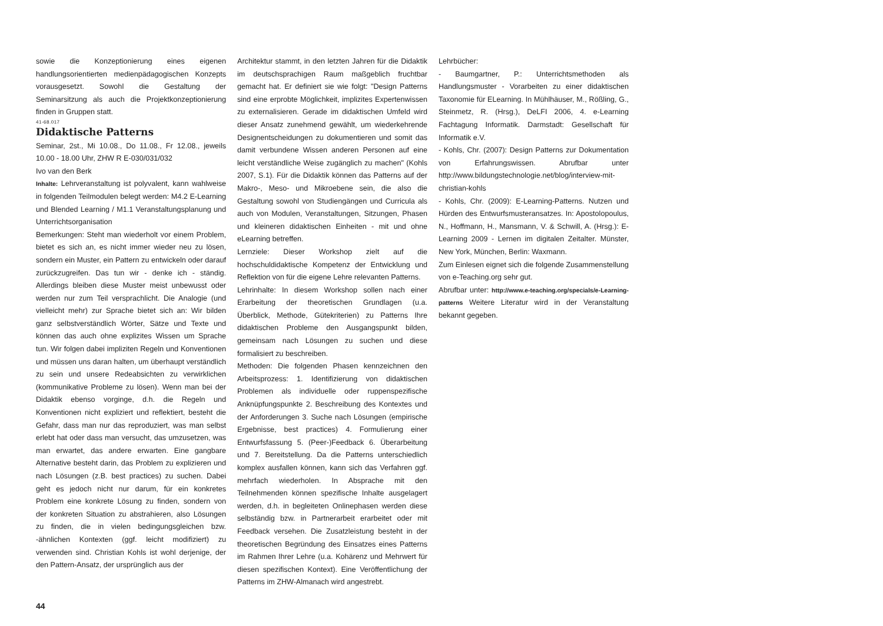sowie die Konzeptionierung eines eigenen handlungsorientierten medienpädagogischen Konzepts vorausgesetzt. Sowohl die Gestaltung der Seminarsitzung als auch die Projektkonzeptionierung finden in Gruppen statt.
41-68.017
Didaktische Patterns
Seminar, 2st., Mi 10.08., Do 11.08., Fr 12.08., jeweils 10.00 - 18.00 Uhr, ZHW R E-030/031/032
Ivo van den Berk
Inhalte: Lehrveranstaltung ist polyvalent, kann wahlweise in folgenden Teilmodulen belegt werden: M4.2 E-Learning und Blended Learning / M1.1 Veranstaltungsplanung und Unterrichtsorganisation
Bemerkungen: Steht man wiederholt vor einem Problem, bietet es sich an, es nicht immer wieder neu zu lösen, sondern ein Muster, ein Pattern zu entwickeln oder darauf zurückzugreifen. Das tun wir - denke ich - ständig. Allerdings bleiben diese Muster meist unbewusst oder werden nur zum Teil versprachlicht. Die Analogie (und vielleicht mehr) zur Sprache bietet sich an: Wir bilden ganz selbstverständlich Wörter, Sätze und Texte und können das auch ohne explizites Wissen um Sprache tun. Wir folgen dabei impliziten Regeln und Konventionen und müssen uns daran halten, um überhaupt verständlich zu sein und unsere Redeabsichten zu verwirklichen (kommunikative Probleme zu lösen). Wenn man bei der Didaktik ebenso vorginge, d.h. die Regeln und Konventionen nicht expliziert und reflektiert, besteht die Gefahr, dass man nur das reproduziert, was man selbst erlebt hat oder dass man versucht, das umzusetzen, was man erwartet, das andere erwarten. Eine gangbare Alternative besteht darin, das Problem zu explizieren und nach Lösungen (z.B. best practices) zu suchen. Dabei geht es jedoch nicht nur darum, für ein konkretes Problem eine konkrete Lösung zu finden, sondern von der konkreten Situation zu abstrahieren, also Lösungen zu finden, die in vielen bedingungsgleichen bzw. -ähnlichen Kontexten (ggf. leicht modifiziert) zu verwenden sind. Christian Kohls ist wohl derjenige, der den Pattern-Ansatz, der ursprünglich aus der
Architektur stammt, in den letzten Jahren für die Didaktik im deutschsprachigen Raum maßgeblich fruchtbar gemacht hat. Er definiert sie wie folgt: "Design Patterns sind eine erprobte Möglichkeit, implizites Expertenwissen zu externalisieren. Gerade im didaktischen Umfeld wird dieser Ansatz zunehmend gewählt, um wiederkehrende Designentscheidungen zu dokumentieren und somit das damit verbundene Wissen anderen Personen auf eine leicht verständliche Weise zugänglich zu machen" (Kohls 2007, S.1). Für die Didaktik können das Patterns auf der Makro-, Meso- und Mikroebene sein, die also die Gestaltung sowohl von Studiengängen und Curricula als auch von Modulen, Veranstaltungen, Sitzungen, Phasen und kleineren didaktischen Einheiten - mit und ohne eLearning betreffen.
Lernziele: Dieser Workshop zielt auf die hochschuldidaktische Kompetenz der Entwicklung und Reflektion von für die eigene Lehre relevanten Patterns.
Lehrinhalte: In diesem Workshop sollen nach einer Erarbeitung der theoretischen Grundlagen (u.a. Überblick, Methode, Gütekriterien) zu Patterns Ihre didaktischen Probleme den Ausgangspunkt bilden, gemeinsam nach Lösungen zu suchen und diese formalisiert zu beschreiben.
Methoden: Die folgenden Phasen kennzeichnen den Arbeitsprozess: 1. Identifizierung von didaktischen Problemen als individuelle oder ruppenspezifische Anknüpfungspunkte 2. Beschreibung des Kontextes und der Anforderungen 3. Suche nach Lösungen (empirische Ergebnisse, best practices) 4. Formulierung einer Entwurfsfassung 5. (Peer-)Feedback 6. Überarbeitung und 7. Bereitstellung. Da die Patterns unterschiedlich komplex ausfallen können, kann sich das Verfahren ggf. mehrfach wiederholen. In Absprache mit den Teilnehmenden können spezifische Inhalte ausgelagert werden, d.h. in begleiteten Onlinephasen werden diese selbständig bzw. in Partnerarbeit erarbeitet oder mit Feedback versehen. Die Zusatzleistung besteht in der theoretischen Begründung des Einsatzes eines Patterns im Rahmen Ihrer Lehre (u.a. Kohärenz und Mehrwert für diesen spezifischen Kontext). Eine Veröffentlichung der Patterns im ZHW-Almanach wird angestrebt.
Lehrbücher:
- Baumgartner, P.: Unterrichtsmethoden als Handlungsmuster - Vorarbeiten zu einer didaktischen Taxonomie für ELearning. In Mühlhäuser, M., Rößling, G., Steinmetz, R. (Hrsg.), DeLFI 2006, 4. e-Learning Fachtagung Informatik. Darmstadt: Gesellschaft für Informatik e.V.
- Kohls, Chr. (2007): Design Patterns zur Dokumentation von Erfahrungswissen. Abrufbar unter http://www.bildungstechnologie.net/blog/interview-mit-christian-kohls
- Kohls, Chr. (2009): E-Learning-Patterns. Nutzen und Hürden des Entwurfsmusteransatzes. In: Apostolopoulus, N., Hoffmann, H., Mansmann, V. & Schwill, A. (Hrsg.): E-Learning 2009 - Lernen im digitalen Zeitalter. Münster, New York, München, Berlin: Waxmann.
Zum Einlesen eignet sich die folgende Zusammenstellung von e-Teaching.org sehr gut.
Abrufbar unter: http://www.e-teaching.org/specials/e-Learning-patterns Weitere Literatur wird in der Veranstaltung bekannt gegeben.
44